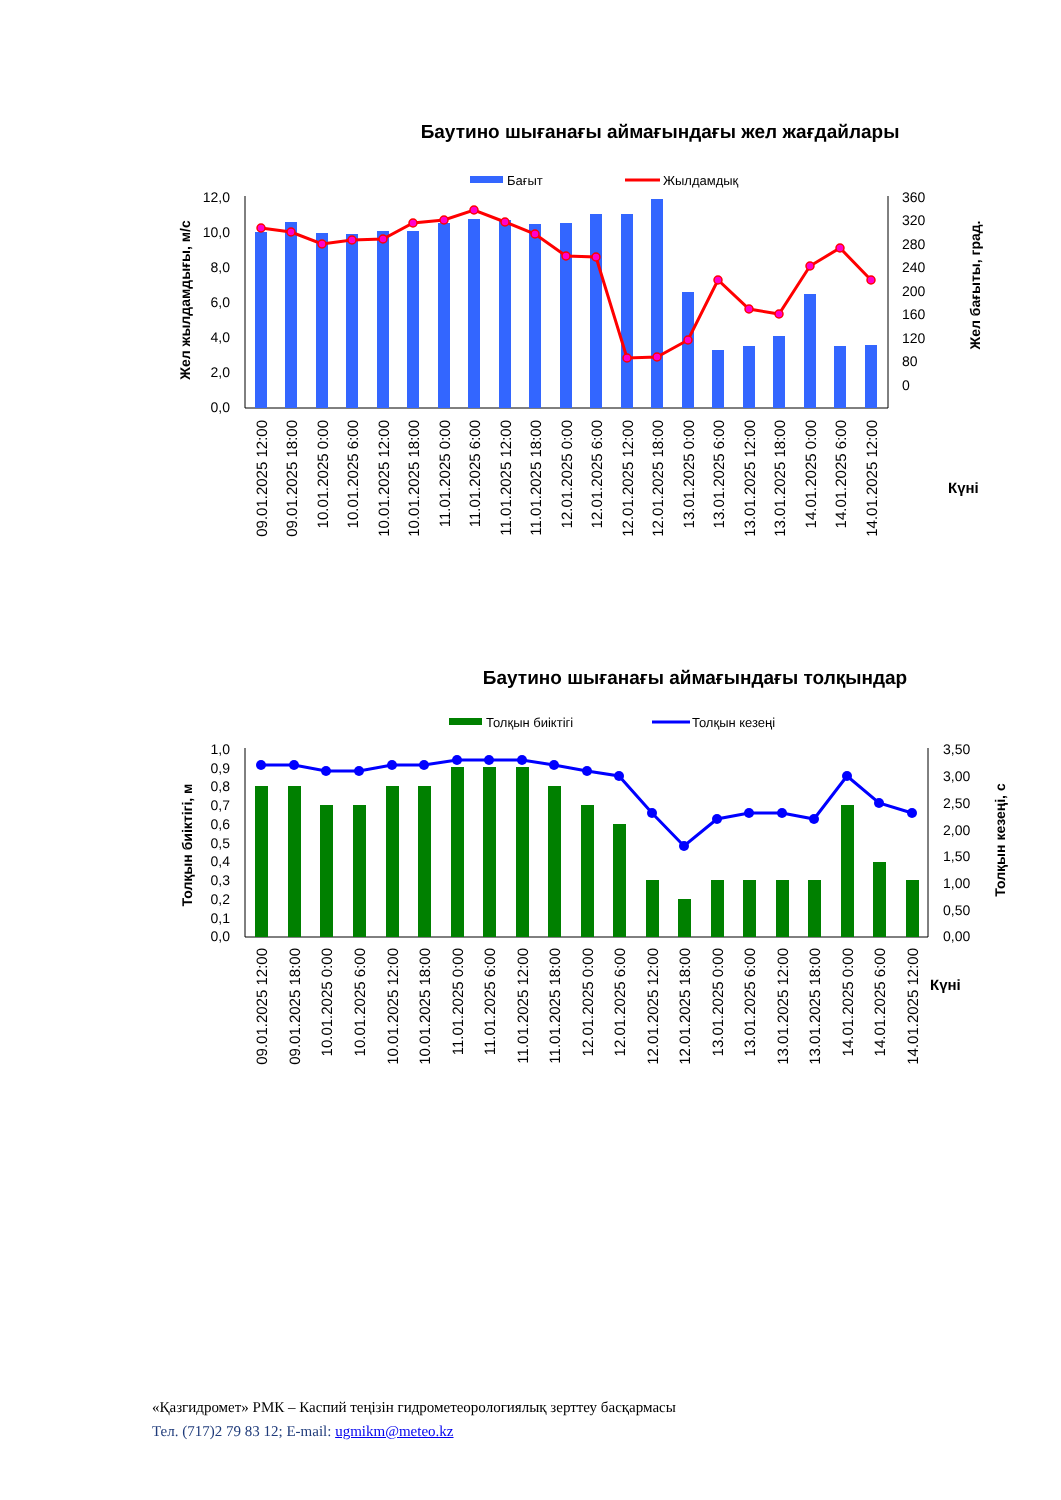Баутино шығанағы аймағындағы жел жағдайлары
Бағыт
Жылдамдық
12,0
10,0
8,0
6,0
4,0
2,0
0,0
360
320
280
240
200
160
120
80
0
Жел жылдамдығы, м/с
Жел бағыты, град.
Күні
09.01.2025 12:00
09.01.2025 18:00
10.01.2025 0:00
10.01.2025 6:00
10.01.2025 12:00
10.01.2025 18:00
11.01.2025 0:00
11.01.2025 6:00
11.01.2025 12:00
11.01.2025 18:00
12.01.2025 0:00
12.01.2025 6:00
12.01.2025 12:00
12.01.2025 18:00
13.01.2025 0:00
13.01.2025 6:00
13.01.2025 12:00
13.01.2025 18:00
14.01.2025 0:00
14.01.2025 6:00
14.01.2025 12:00
Баутино шығанағы аймағындағы толқындар
Толқын биіктігі
Толқын кезеңі
1,0
0,9
0,8
0,7
0,6
0,5
0,4
0,3
0,2
0,1
0,0
3,50
3,00
2,50
2,00
1,50
1,00
0,50
0,00
Толқын биіктігі, м
Толқын кезеңі, с
Күні
09.01.2025 12:00
09.01.2025 18:00
10.01.2025 0:00
10.01.2025 6:00
10.01.2025 12:00
10.01.2025 18:00
11.01.2025 0:00
11.01.2025 6:00
11.01.2025 12:00
11.01.2025 18:00
12.01.2025 0:00
12.01.2025 6:00
12.01.2025 12:00
12.01.2025 18:00
13.01.2025 0:00
13.01.2025 6:00
13.01.2025 12:00
13.01.2025 18:00
14.01.2025 0:00
14.01.2025 6:00
14.01.2025 12:00
«Қазгидромет» РМК – Каспий теңізін гидрометеорологиялық зерттеу басқармасы
Тел. (717)2 79 83 12; E-mail: ugmikm@meteo.kz